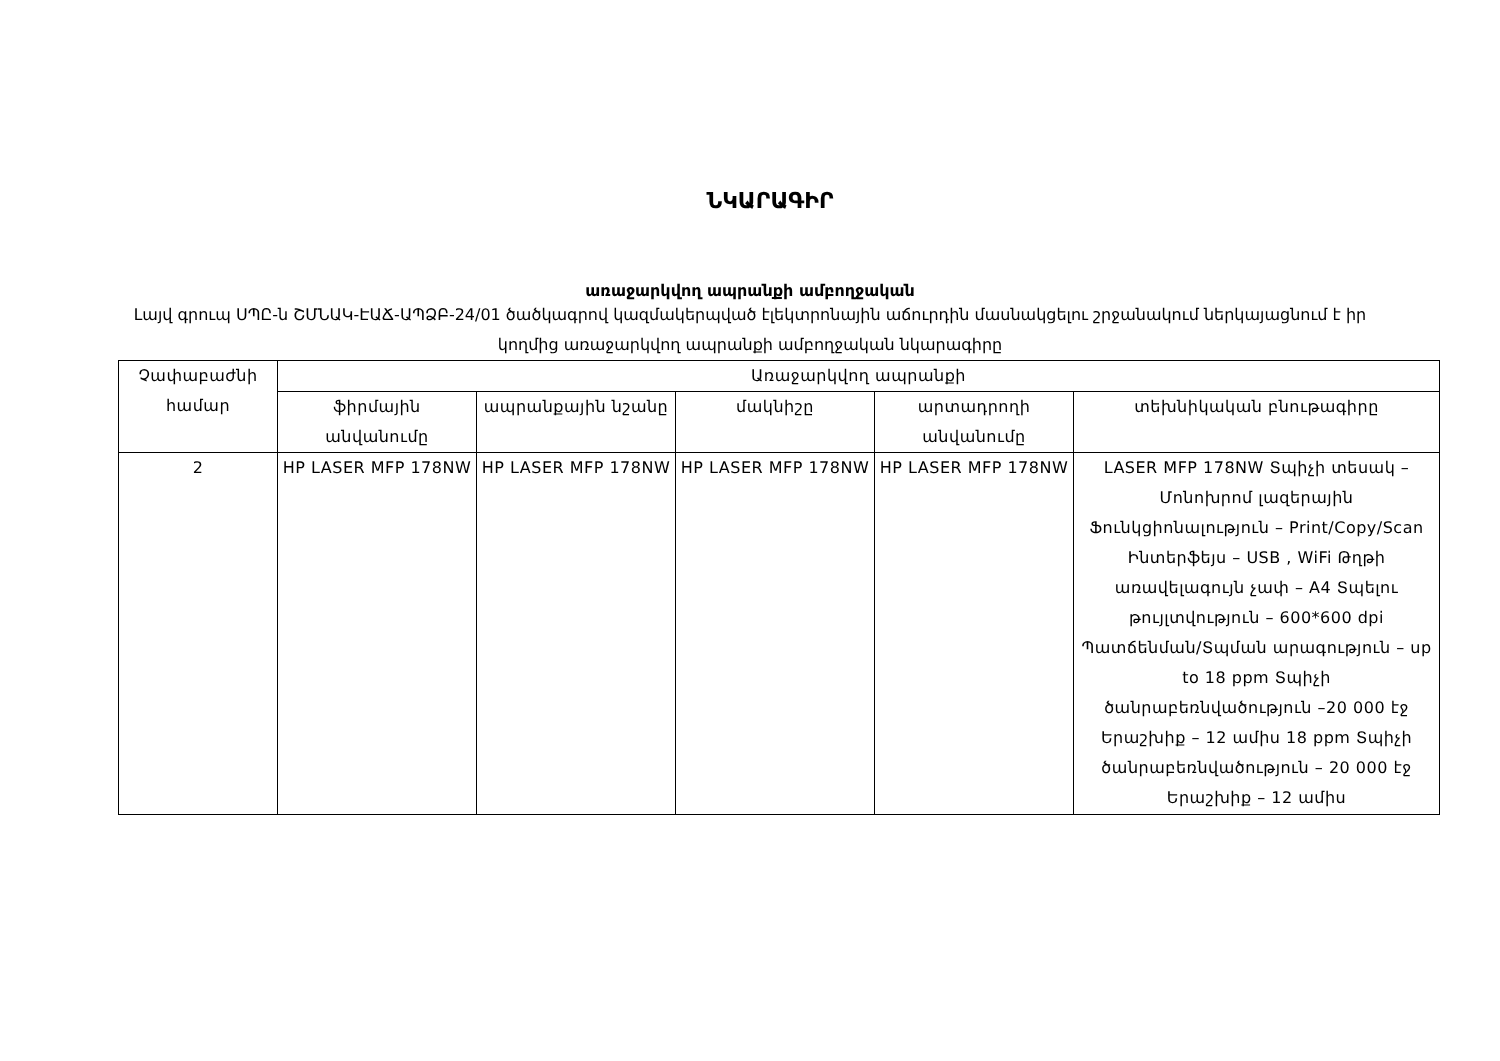ՆԿԱՐԱԳԻՐ
առաջարկվող ապրանքի ամբողջական
Լայվ գրուպ ՍՊԸ-ն ՇՄՆԱԿ-ԷԱՃ-ԱՊՁԲ-24/01 ծածկագրով կազմակերպված էլեկտրոնային աճուրդին մասնակցելու շրջանակում ներկայացնում է իր կողմից առաջարկվող ապրանքի ամբողջական նկարագիրը
| Չափաբաժնի համար | Առաջարկվող ապրանքի | | | | |
| --- | --- | --- | --- | --- | --- |
| | ֆիրմային անվանումը | ապրանքային նշանը | մակնիշը | արտադրողի անվանումը | տեխնիկական բնութագիրը |
| 2 | HP LASER MFP 178NW | HP LASER MFP 178NW | HP LASER MFP 178NW | HP LASER MFP 178NW | LASER MFP 178NW Տպիչի տեսակ – Մոնոխրոմ լազերային Ֆունկցիոնալություն – Print/Copy/Scan Ինտերֆեյս – USB , WiFi Թղթի առավելագույն չափ – A4 Տպելու թույլտվություն – 600*600 dpi Պատճենման/Տպման արագություն – up to 18 ppm Տպիչի ծանրաբեռնվածություն –20 000 էջ Երաշխիք – 12 ամիս 18 ppm Տպիչի ծանրաբեռնվածություն – 20 000 էջ Երաշխիք – 12 ամիս |